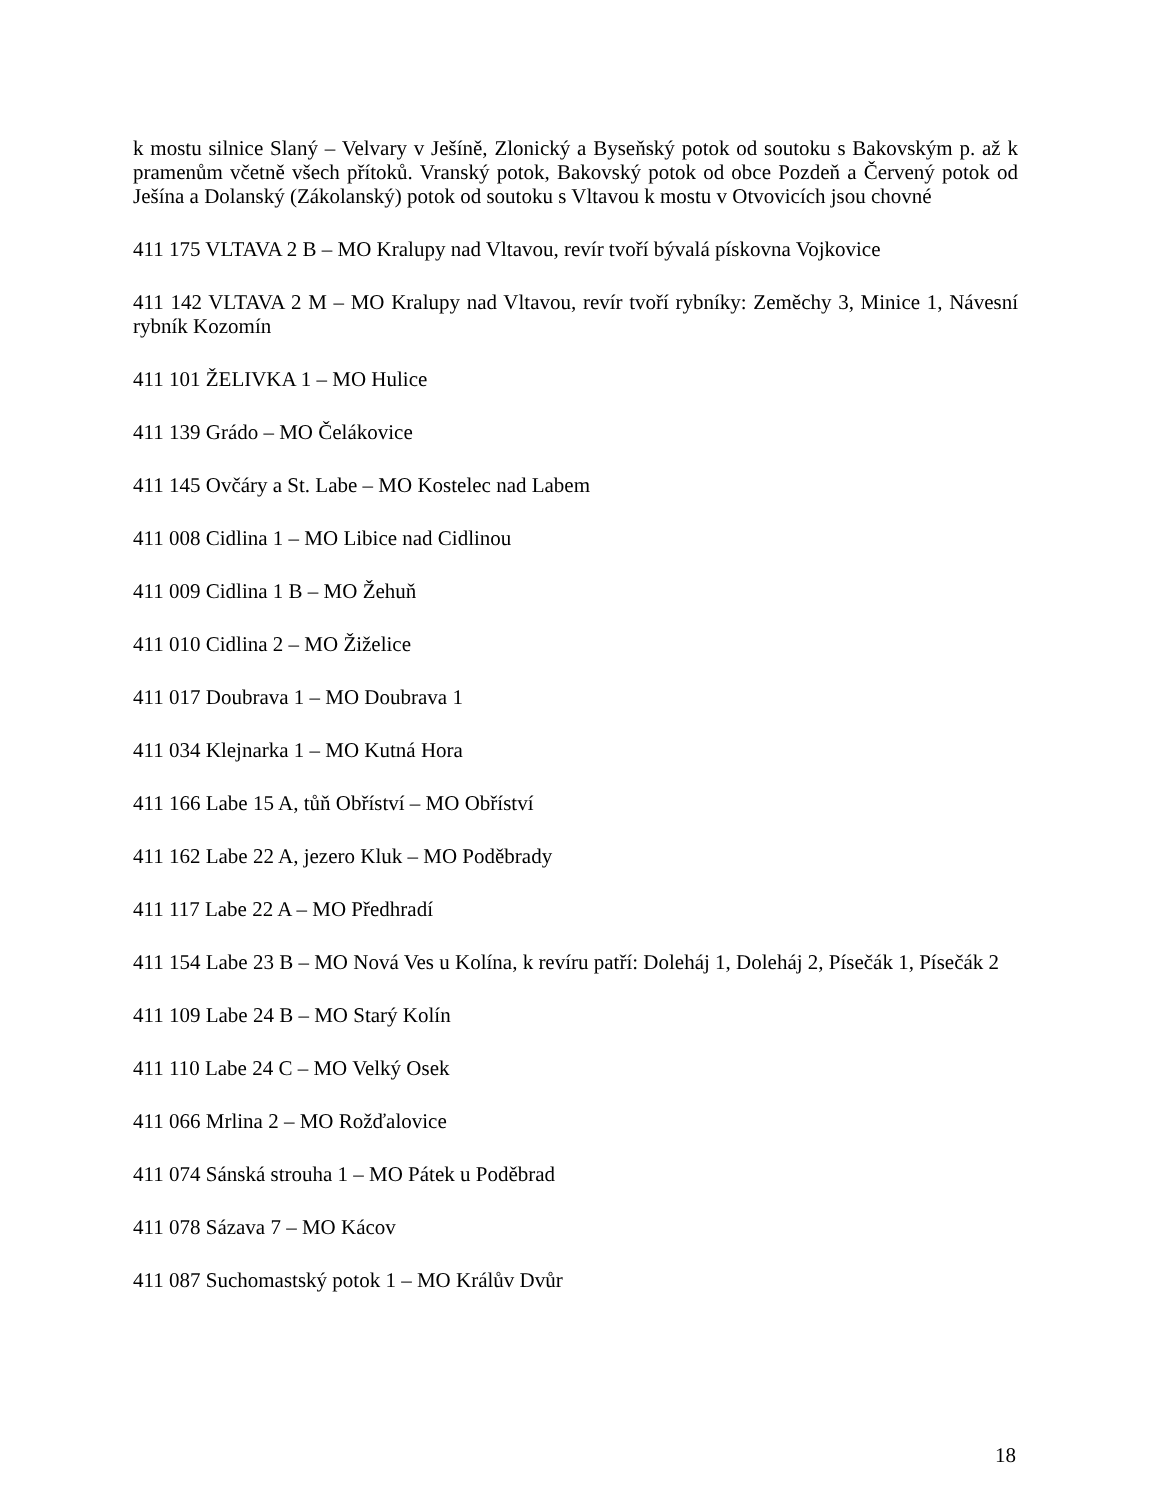k mostu silnice Slaný – Velvary v Ješíně, Zlonický a Byseňský potok od soutoku s Bakovským p. až k pramenům včetně všech přítoků. Vranský potok, Bakovský potok od obce Pozdeň a Červený potok od Ješína a Dolanský (Zákolanský) potok od soutoku s Vltavou k mostu v Otvovicích jsou chovné
411 175 VLTAVA 2 B – MO Kralupy nad Vltavou, revír tvoří bývalá pískovna Vojkovice
411 142 VLTAVA 2 M – MO Kralupy nad Vltavou, revír tvoří rybníky: Zeměchy 3, Minice 1, Návesní rybník Kozomín
411 101 ŽELIVKA 1 – MO Hulice
411 139 Grádo – MO Čelákovice
411 145 Ovčáry a St. Labe – MO Kostelec nad Labem
411 008 Cidlina 1 – MO Libice nad Cidlinou
411 009 Cidlina 1 B – MO Žehuň
411 010 Cidlina 2 – MO Žiželice
411 017 Doubrava 1 – MO Doubrava 1
411 034 Klejnarka 1 – MO Kutná Hora
411 166 Labe 15 A, tůň Obříství – MO Obříství
411 162 Labe 22 A, jezero Kluk – MO Poděbrady
411 117 Labe 22 A – MO Předhradí
411 154 Labe 23 B – MO Nová Ves u Kolína, k revíru patří: Doleháj 1, Doleháj 2, Písečák 1, Písečák 2
411 109 Labe 24 B – MO Starý Kolín
411 110 Labe 24 C – MO Velký Osek
411 066 Mrlina 2 – MO Rožďalovice
411 074 Sánská strouha 1 – MO Pátek u Poděbrad
411 078 Sázava 7 – MO Kácov
411 087 Suchomastský potok 1 – MO Králův Dvůr
18